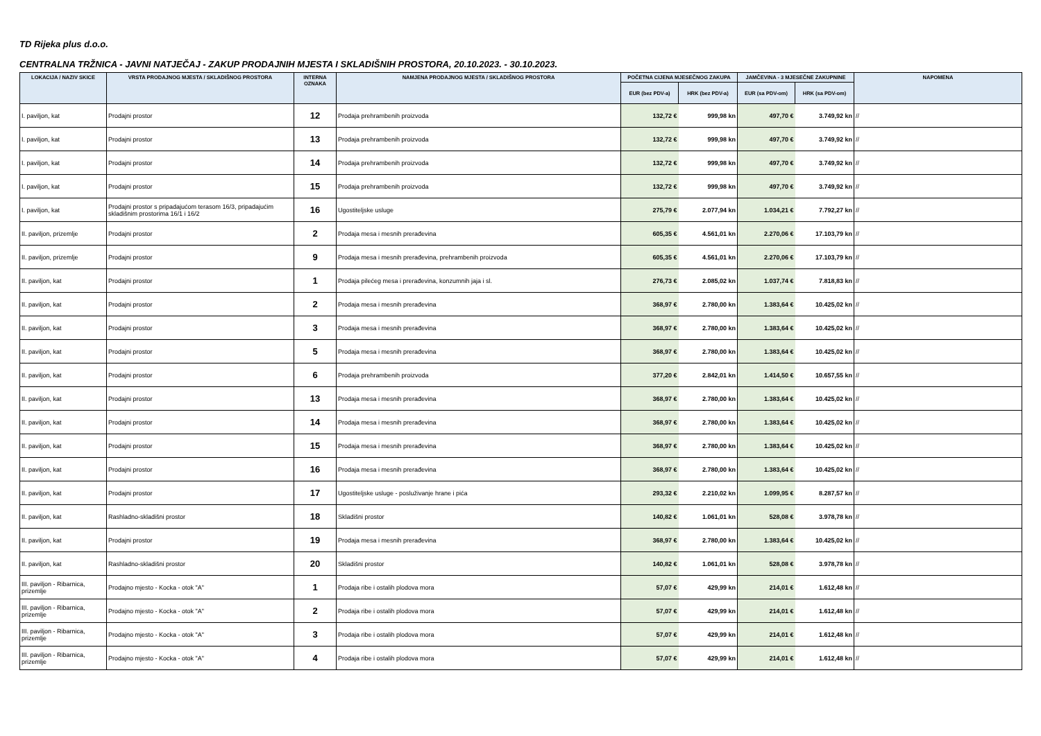TD Rijeka plus d.o.o.
CENTRALNA TRŽNICA - JAVNI NATJEČAJ - ZAKUP PRODAJNIH MJESTA I SKLADIŠNIH PROSTORA, 20.10.2023. - 30.10.2023.
| LOKACIJA / NAZIV SKICE | VRSTA PRODAJNOG MJESTA / SKLADIŠNOG PROSTORA | INTERNA OZNAKA | NAMJENA PRODAJNOG MJESTA / SKLADIŠNOG PROSTORA | POČETNA CIJENA MJESEČNOG ZAKUPA | | JAMČEVINA - 3 MJESEČNE ZAKUPNINE | | NAPOMENA |
| --- | --- | --- | --- | --- | --- | --- | --- | --- |
| | | | | EUR (bez PDV-a) | HRK (bez PDV-a) | EUR (sa PDV-om) | HRK (sa PDV-om) | |
| I. paviljon, kat | Prodajni prostor | 12 | Prodaja prehrambenih proizvoda | 132,72 € | 999,98 kn | 497,70 € | 3.749,92 kn | // |
| I. paviljon, kat | Prodajni prostor | 13 | Prodaja prehrambenih proizvoda | 132,72 € | 999,98 kn | 497,70 € | 3.749,92 kn | // |
| I. paviljon, kat | Prodajni prostor | 14 | Prodaja prehrambenih proizvoda | 132,72 € | 999,98 kn | 497,70 € | 3.749,92 kn | // |
| I. paviljon, kat | Prodajni prostor | 15 | Prodaja prehrambenih proizvoda | 132,72 € | 999,98 kn | 497,70 € | 3.749,92 kn | // |
| I. paviljon, kat | Prodajni prostor s pripadajućom terasom 16/3, pripadajućim skladišnim prostorima 16/1 i 16/2 | 16 | Ugostiteljske usluge | 275,79 € | 2.077,94 kn | 1.034,21 € | 7.792,27 kn | // |
| II. paviljon, prizemlje | Prodajni prostor | 2 | Prodaja mesa i mesnih prerađevina | 605,35 € | 4.561,01 kn | 2.270,06 € | 17.103,79 kn | // |
| II. paviljon, prizemlje | Prodajni prostor | 9 | Prodaja mesa i mesnih prerađevina, prehrambenih proizvoda | 605,35 € | 4.561,01 kn | 2.270,06 € | 17.103,79 kn | // |
| II. paviljon, kat | Prodajni prostor | 1 | Prodaja pilećeg mesa i prerađevina, konzumnih jaja i sl. | 276,73 € | 2.085,02 kn | 1.037,74 € | 7.818,83 kn | // |
| II. paviljon, kat | Prodajni prostor | 2 | Prodaja mesa i mesnih prerađevina | 368,97 € | 2.780,00 kn | 1.383,64 € | 10.425,02 kn | // |
| II. paviljon, kat | Prodajni prostor | 3 | Prodaja mesa i mesnih prerađevina | 368,97 € | 2.780,00 kn | 1.383,64 € | 10.425,02 kn | // |
| II. paviljon, kat | Prodajni prostor | 5 | Prodaja mesa i mesnih prerađevina | 368,97 € | 2.780,00 kn | 1.383,64 € | 10.425,02 kn | // |
| II. paviljon, kat | Prodajni prostor | 6 | Prodaja prehrambenih proizvoda | 377,20 € | 2.842,01 kn | 1.414,50 € | 10.657,55 kn | // |
| II. paviljon, kat | Prodajni prostor | 13 | Prodaja mesa i mesnih prerađevina | 368,97 € | 2.780,00 kn | 1.383,64 € | 10.425,02 kn | // |
| II. paviljon, kat | Prodajni prostor | 14 | Prodaja mesa i mesnih prerađevina | 368,97 € | 2.780,00 kn | 1.383,64 € | 10.425,02 kn | // |
| II. paviljon, kat | Prodajni prostor | 15 | Prodaja mesa i mesnih prerađevina | 368,97 € | 2.780,00 kn | 1.383,64 € | 10.425,02 kn | // |
| II. paviljon, kat | Prodajni prostor | 16 | Prodaja mesa i mesnih prerađevina | 368,97 € | 2.780,00 kn | 1.383,64 € | 10.425,02 kn | // |
| II. paviljon, kat | Prodajni prostor | 17 | Ugostiteljske usluge - posluživanje hrane i pića | 293,32 € | 2.210,02 kn | 1.099,95 € | 8.287,57 kn | // |
| II. paviljon, kat | Rashladno-skladišni prostor | 18 | Skladišni prostor | 140,82 € | 1.061,01 kn | 528,08 € | 3.978,78 kn | // |
| II. paviljon, kat | Prodajni prostor | 19 | Prodaja mesa i mesnih prerađevina | 368,97 € | 2.780,00 kn | 1.383,64 € | 10.425,02 kn | // |
| II. paviljon, kat | Rashladno-skladišni prostor | 20 | Skladišni prostor | 140,82 € | 1.061,01 kn | 528,08 € | 3.978,78 kn | // |
| III. paviljon - Ribarnica, prizemlje | Prodajno mjesto - Kocka - otok "A" | 1 | Prodaja ribe i ostalih plodova mora | 57,07 € | 429,99 kn | 214,01 € | 1.612,48 kn | // |
| III. paviljon - Ribarnica, prizemlje | Prodajno mjesto - Kocka - otok "A" | 2 | Prodaja ribe i ostalih plodova mora | 57,07 € | 429,99 kn | 214,01 € | 1.612,48 kn | // |
| III. paviljon - Ribarnica, prizemlje | Prodajno mjesto - Kocka - otok "A" | 3 | Prodaja ribe i ostalih plodova mora | 57,07 € | 429,99 kn | 214,01 € | 1.612,48 kn | // |
| III. paviljon - Ribarnica, prizemlje | Prodajno mjesto - Kocka - otok "A" | 4 | Prodaja ribe i ostalih plodova mora | 57,07 € | 429,99 kn | 214,01 € | 1.612,48 kn | // |